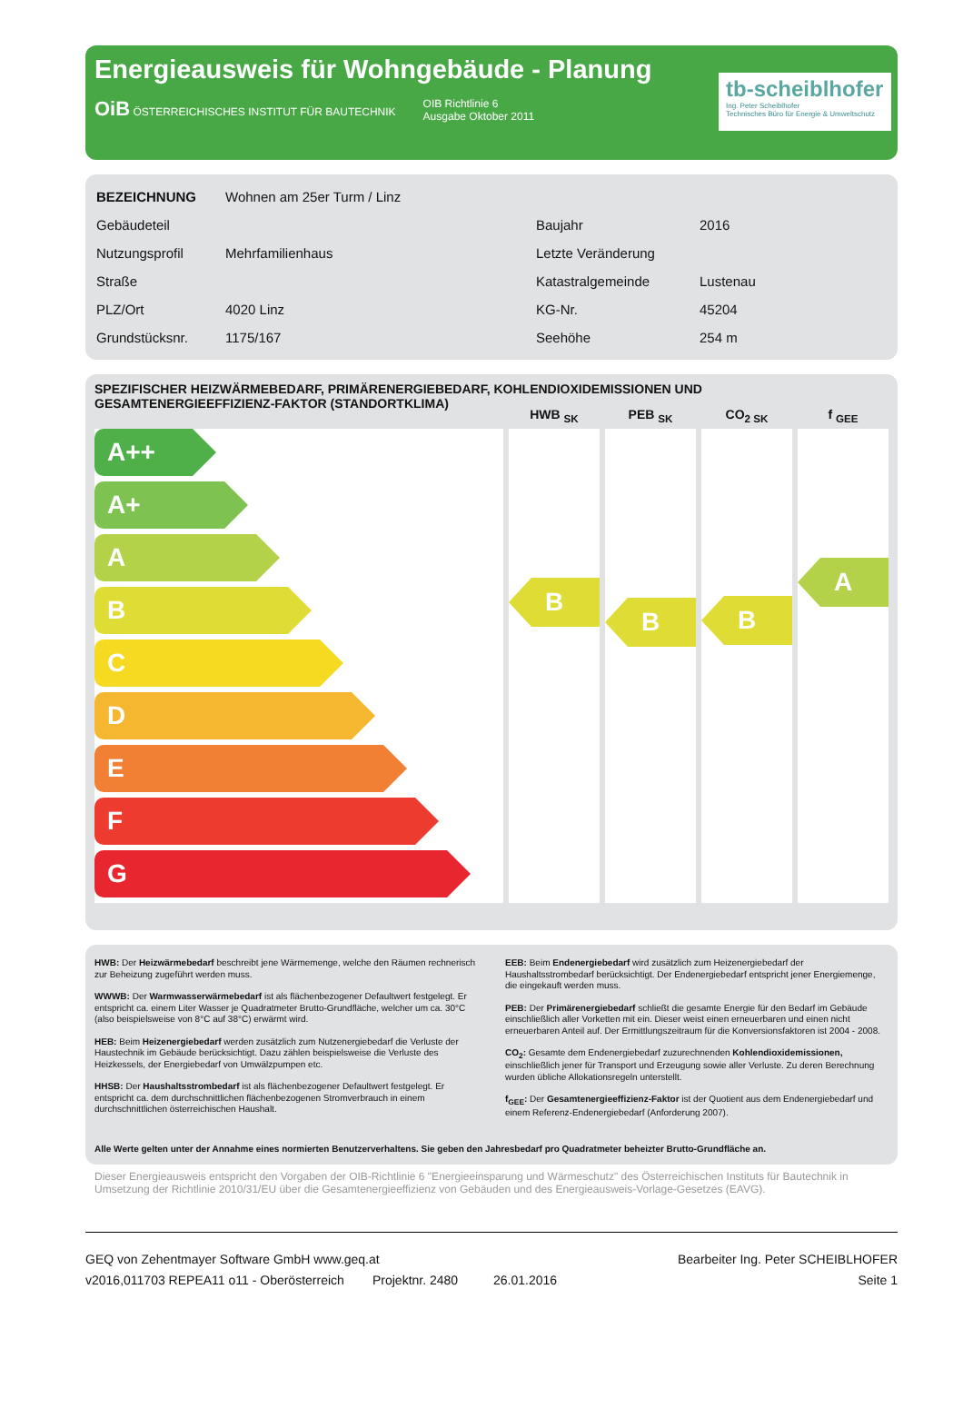Energieausweis für Wohngebäude - Planung
OiB ÖSTERREICHISCHES INSTITUT FÜR BAUTECHNIK
OIB Richtlinie 6
Ausgabe Oktober 2011
tb-scheiblhofer
Ing. Peter Scheiblhofer
Technisches Büro für Energie & Umweltschutz
| BEZEICHNUNG | Wohnen am 25er Turm / Linz | | |
| Gebäudeteil | | Baujahr | 2016 |
| Nutzungsprofil | Mehrfamilienhaus | Letzte Veränderung | |
| Straße | | Katastralgemeinde | Lustenau |
| PLZ/Ort | 4020 Linz | KG-Nr. | 45204 |
| Grundstücksnr. | 1175/167 | Seehöhe | 254 m |
SPEZIFISCHER HEIZWÄRMEBEDARF, PRIMÄRENERGIEBEDARF, KOHLENDIOXIDEMISSIONEN UND
GESAMTENERGIEEFFIZIENZ-FAKTOR (STANDORTKLIMA)
A++
A+
A
B
C
D
E
F
G
HWB <sub>SK</sub>
B
PEB <sub>SK</sub>
B
CO<sub>2 SK</sub>
B
f <sub>GEE</sub>
A
HWB: Der Heizwärmebedarf beschreibt jene Wärmemenge, welche den Räumen rechnerisch zur Beheizung zugeführt werden muss.
WWWB: Der Warmwasserwärmebedarf ist als flächenbezogener Defaultwert festgelegt. Er entspricht ca. einem Liter Wasser je Quadratmeter Brutto-Grundfläche, welcher um ca. 30°C (also beispielsweise von 8°C auf 38°C) erwärmt wird.
HEB: Beim Heizenergiebedarf werden zusätzlich zum Nutzenergiebedarf die Verluste der Haustechnik im Gebäude berücksichtigt. Dazu zählen beispielsweise die Verluste des Heizkessels, der Energiebedarf von Umwälzpumpen etc.
HHSB: Der Haushaltsstrombedarf ist als flächenbezogener Defaultwert festgelegt. Er entspricht ca. dem durchschnittlichen flächenbezogenen Stromverbrauch in einem durchschnittlichen österreichischen Haushalt.
EEB: Beim Endenergiebedarf wird zusätzlich zum Heizenergiebedarf der Haushaltsstrombedarf berücksichtigt. Der Endenergiebedarf entspricht jener Energiemenge, die eingekauft werden muss.
PEB: Der Primärenergiebedarf schließt die gesamte Energie für den Bedarf im Gebäude einschließlich aller Vorketten mit ein. Dieser weist einen erneuerbaren und einen nicht erneuerbaren Anteil auf. Der Ermittlungszeitraum für die Konversionsfaktoren ist 2004 - 2008.
CO<sub>2</sub>: Gesamte dem Endenergiebedarf zuzurechnenden Kohlendioxidemissionen, einschließlich jener für Transport und Erzeugung sowie aller Verluste. Zu deren Berechnung wurden übliche Allokationsregeln unterstellt.
f<sub>GEE</sub>: Der Gesamtenergieeffizienz-Faktor ist der Quotient aus dem Endenergiebedarf und einem Referenz-Endenergiebedarf (Anforderung 2007).
Alle Werte gelten unter der Annahme eines normierten Benutzerverhaltens. Sie geben den Jahresbedarf pro Quadratmeter beheizter Brutto-Grundfläche an.
Dieser Energieausweis entspricht den Vorgaben der OIB-Richtlinie 6 "Energieeinsparung und Wärmeschutz" des Österreichischen Instituts für Bautechnik in Umsetzung der Richtlinie 2010/31/EU über die Gesamtenergieeffizienz von Gebäuden und des Energieausweis-Vorlage-Gesetzes (EAVG).
GEQ von Zehentmayer Software GmbH www.geq.at
v2016,011703 REPEA11 o11 - Oberösterreich Projektnr. 2480 26.01.2016
Bearbeiter Ing. Peter SCHEIBLHOFER
Seite 1